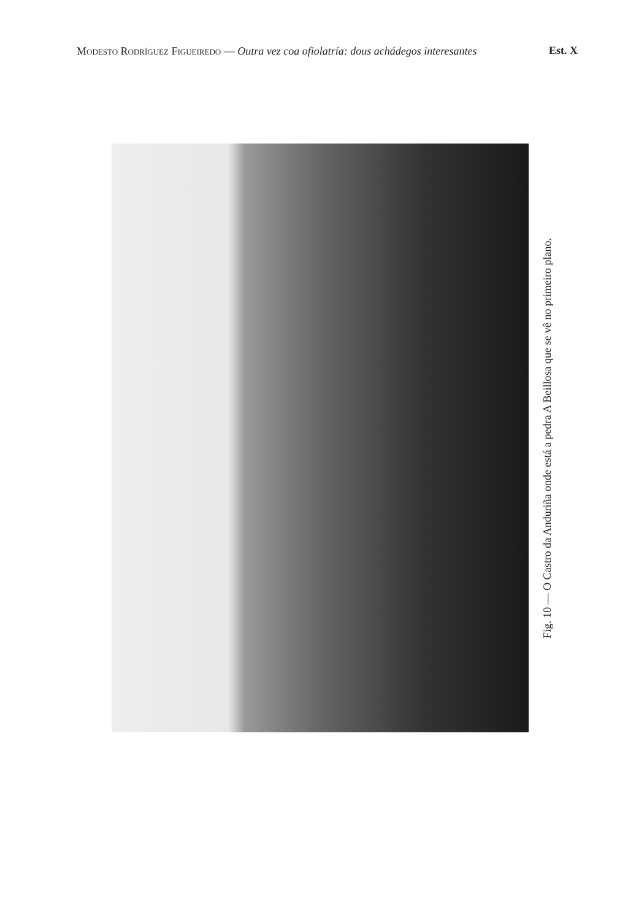Modesto Rodríguez Figueiredo — Outra vez coa ofiolatría: dous achádegos interesantes
Est. X
Fig. 10 — O Castro da Anduriña onde está a pedra A Beillosa que se vê no primeiro plano.